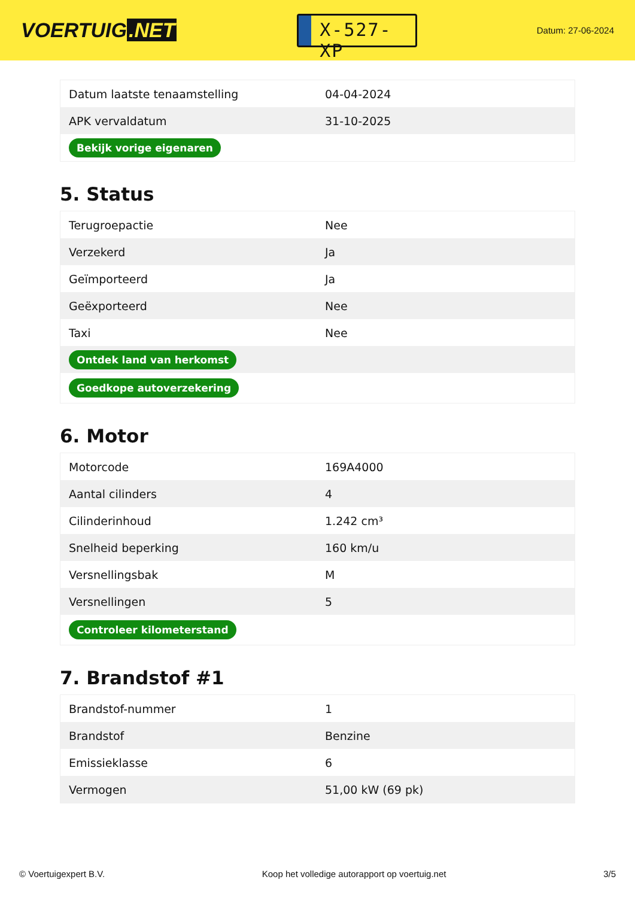VOERTUIG.NET
X-527-XP
Datum: 27-06-2024
| Datum laatste tenaamstelling | 04-04-2024 |
| APK vervaldatum | 31-10-2025 |
| Bekijk vorige eigenaren | |
5. Status
| Terugroepactie | Nee |
| Verzekerd | Ja |
| Geïmporteerd | Ja |
| Geëxporteerd | Nee |
| Taxi | Nee |
| Ontdek land van herkomst | |
| Goedkope autoverzekering | |
6. Motor
| Motorcode | 169A4000 |
| Aantal cilinders | 4 |
| Cilinderinhoud | 1.242 cm³ |
| Snelheid beperking | 160 km/u |
| Versnellingsbak | M |
| Versnellingen | 5 |
| Controleer kilometerstand | |
7. Brandstof #1
| Brandstof-nummer | 1 |
| Brandstof | Benzine |
| Emissieklasse | 6 |
| Vermogen | 51,00 kW (69 pk) |
© Voertuigexpert B.V. Koop het volledige autorapport op voertuig.net 3/5